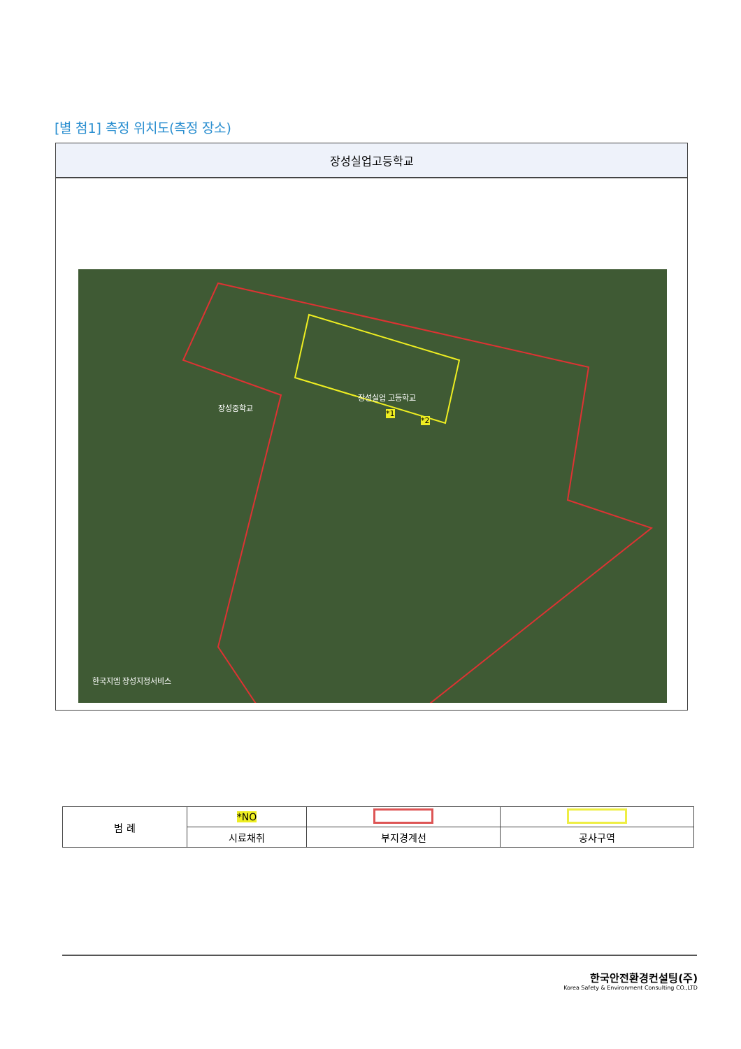[별 첨1] 측정 위치도(측정 장소)
장성실업고등학교
장성중학교
장성실업 고등학교
*1
*2
한국지엠 장성지정서비스
| 범 례 | *NO | | |
| | 시료채취 | 부지경계선 | 공사구역 |
한국안전환경컨설팅(주)
Korea Safety & Environment Consulting CO.,LTD